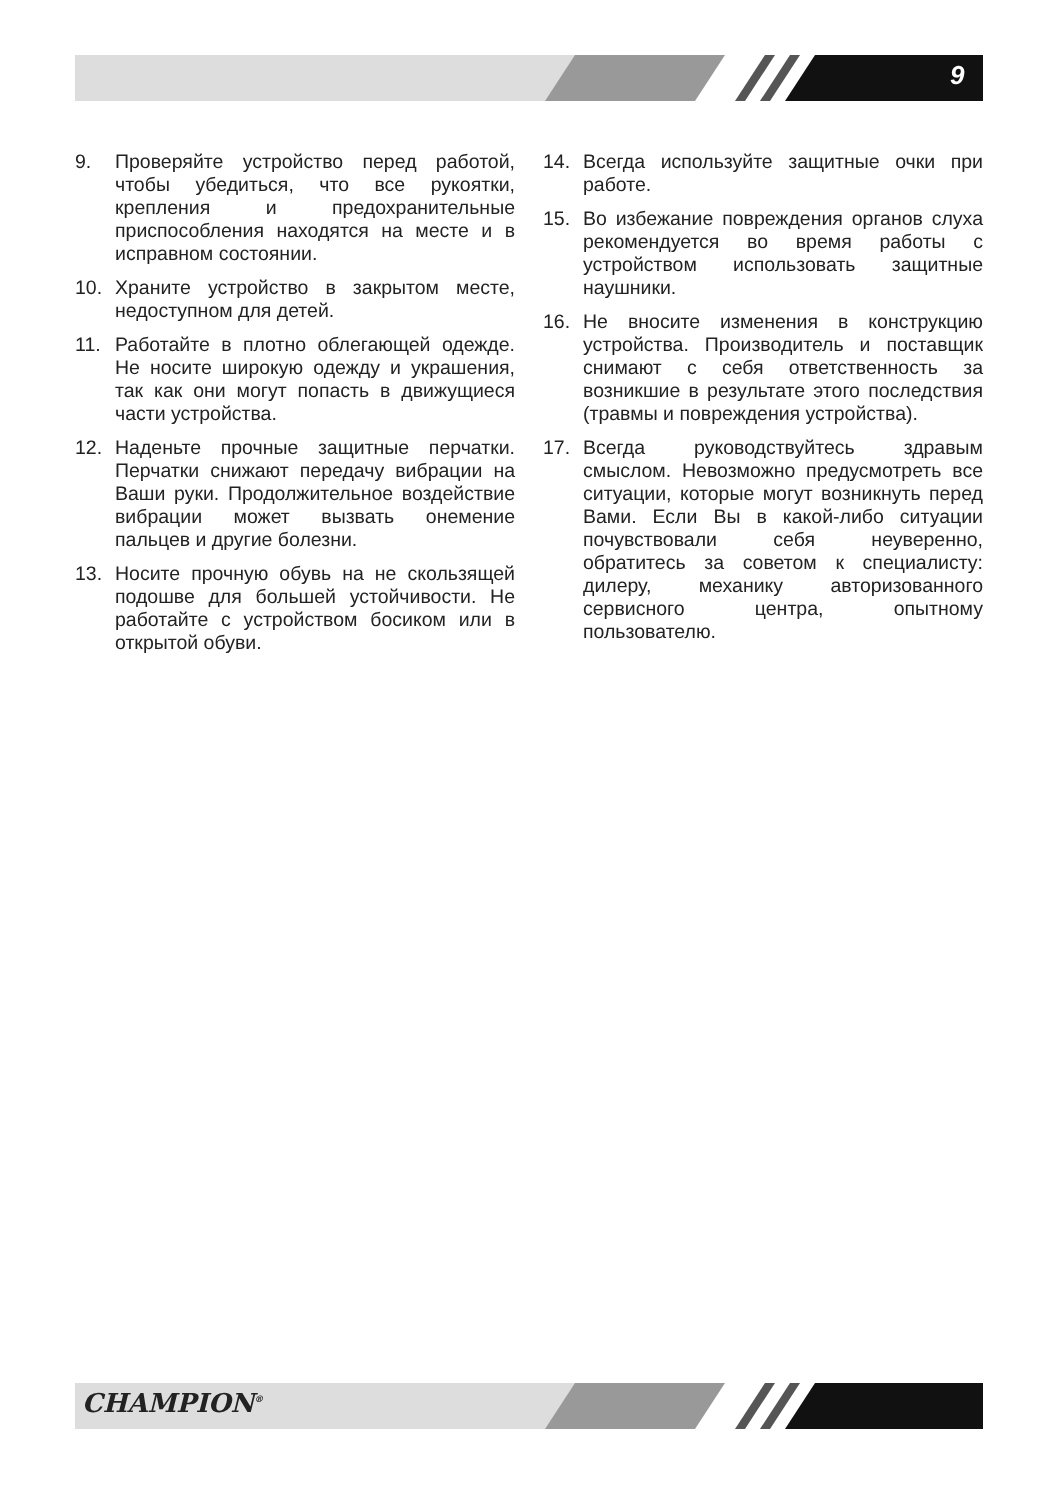9
9. Проверяйте устройство перед работой, чтобы убедиться, что все рукоятки, крепления и предохранительные приспособления находятся на месте и в исправном состоянии.
10. Храните устройство в закрытом месте, недоступном для детей.
11. Работайте в плотно облегающей одежде. Не носите широкую одежду и украшения, так как они могут попасть в движущиеся части устройства.
12. Наденьте прочные защитные перчатки. Перчатки снижают передачу вибрации на Ваши руки. Продолжительное воздействие вибрации может вызвать онемение пальцев и другие болезни.
13. Носите прочную обувь на не скользящей подошве для большей устойчивости. Не работайте с устройством босиком или в открытой обуви.
14. Всегда используйте защитные очки при работе.
15. Во избежание повреждения органов слуха рекомендуется во время работы с устройством использовать защитные наушники.
16. Не вносите изменения в конструкцию устройства. Производитель и поставщик снимают с себя ответственность за возникшие в результате этого последствия (травмы и повреждения устройства).
17. Всегда руководствуйтесь здравым смыслом. Невозможно предусмотреть все ситуации, которые могут возникнуть перед Вами. Если Вы в какой-либо ситуации почувствовали себя неуверенно, обратитесь за советом к специалисту: дилеру, механику авторизованного сервисного центра, опытному пользователю.
CHAMPION<sup>®</sup>